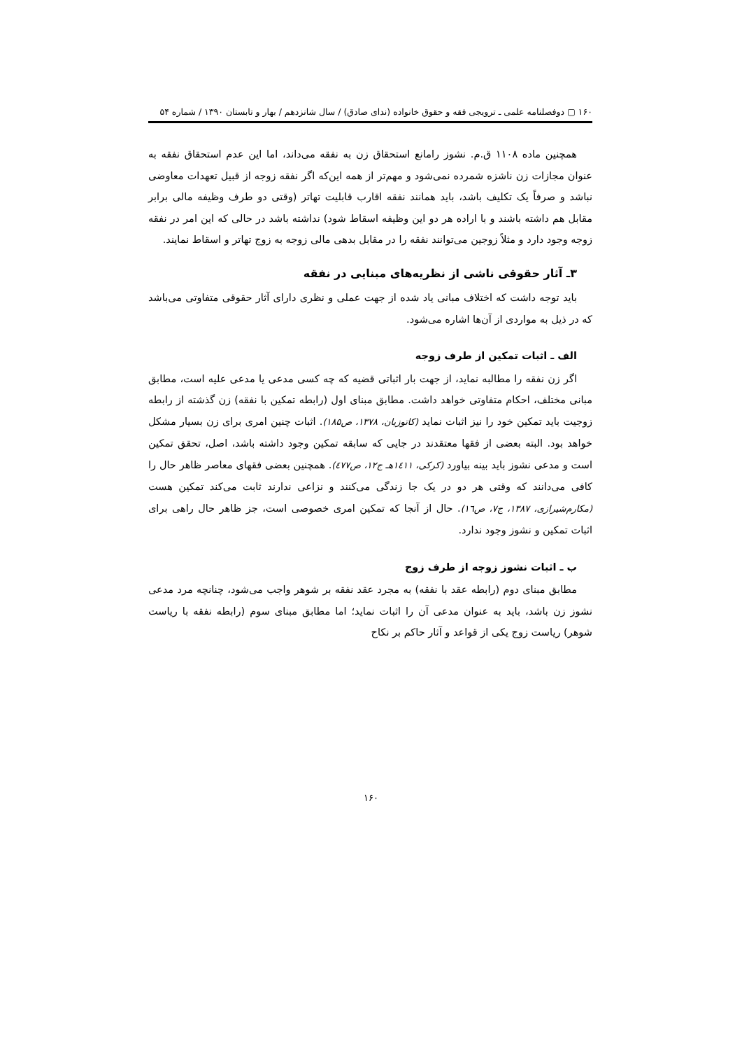۱۶۰ ▢ دوفصلنامه علمی ـ ترویجی فقه و حقوق خانواده (ندای صادق) / سال شانزدهم / بهار و تابستان ۱۳۹۰ / شماره ۵۴
همچنین ماده ۱۱۰۸ ق.م. نشوز رامانع استحقاق زن به نفقه می‌داند، اما این عدم استحقاق نفقه به عنوان مجازات زن ناشزه شمرده نمی‌شود و مهم‌تر از همه این‌که اگر نفقه زوجه از قبیل تعهدات معاوضی نباشد و صرفاً یک تکلیف باشد، باید همانند نفقه اقارب قابلیت تهاتر (وقتی دو طرف وظیفه مالی برابر مقابل هم داشته باشند و با اراده هر دو این وظیفه اسقاط شود) نداشته باشد در حالی که این امر در نفقه زوجه وجود دارد و مثلاً زوجین می‌توانند نفقه را در مقابل بدهی مالی زوجه به زوج تهاتر و اسقاط نمایند.
۳ـ آثار حقوقی ناشی از نظریه‌های مبنایی در نفقه
باید توجه داشت که اختلاف مبانی یاد شده از جهت عملی و نظری دارای آثار حقوقی متفاوتی می‌باشد که در ذیل به مواردی از آن‌ها اشاره می‌شود.
الف ـ اثبات تمکین از طرف زوجه
اگر زن نفقه را مطالبه نماید، از جهت بار اثباتی قضیه که چه کسی مدعی یا مدعی علیه است، مطابق مبانی مختلف، احکام متفاوتی خواهد داشت. مطابق مبنای اول (رابطه تمکین با نفقه) زن گذشته از رابطه زوجیت باید تمکین خود را نیز اثبات نماید (کاتوزیان، ۱۳۷۸، ص۱۸۵). اثبات چنین امری برای زن بسیار مشکل خواهد بود. البته بعضی از فقها معتقدند در جایی که سابقه تمکین وجود داشته باشد، اصل، تحقق تمکین است و مدعی نشوز باید بینه بیاورد (کرکی، ۱٤۱۱هـ ج۱۲، ص٤۷۷). همچنین بعضی فقهای معاصر ظاهر حال را کافی می‌دانند که وقتی هر دو در یک جا زندگی می‌کنند و نزاعی ندارند ثابت می‌کند تمکین هست (مکارم‌شیرازی، ۱۳۸۷، ج۷، ص۱٦). حال از آنجا که تمکین امری خصوصی است، جز ظاهر حال راهی برای اثبات تمکین و نشوز وجود ندارد.
ب ـ اثبات نشوز زوجه از طرف زوج
مطابق مبنای دوم (رابطه عقد با نفقه) به مجرد عقد نفقه بر شوهر واجب می‌شود، چنانچه مرد مدعی نشوز زن باشد، باید به عنوان مدعی آن را اثبات نماید؛ اما مطابق مبنای سوم (رابطه نفقه با ریاست شوهر) ریاست زوج یکی از قواعد و آثار حاکم بر نکاح
۱۶۰